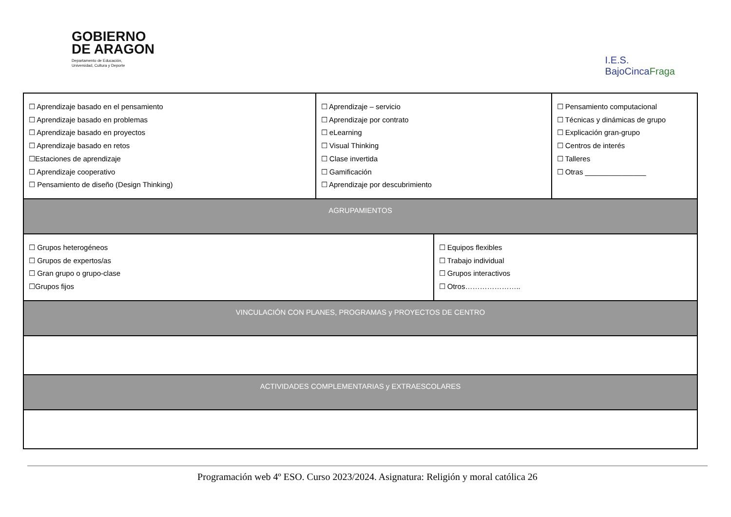GOBIERNO
DE ARAGON
Departamento de Educación,
Universidad, Cultura y Deporte
I.E.S.
BajoCincaFraga
| ☐ Aprendizaje basado en el pensamiento ☐ Aprendizaje basado en problemas ☐ Aprendizaje basado en proyectos ☐ Aprendizaje basado en retos ☐Estaciones de aprendizaje ☐ Aprendizaje cooperativo ☐ Pensamiento de diseño (Design Thinking) | ☐ Aprendizaje – servicio ☐ Aprendizaje por contrato ☐ eLearning ☐ Visual Thinking ☐ Clase invertida ☐ Gamificación ☐ Aprendizaje por descubrimiento | | ☐ Pensamiento computacional ☐ Técnicas y dinámicas de grupo ☐ Explicación gran-grupo ☐ Centros de interés ☐ Talleres ☐ Otras _______________ |
| AGRUPAMIENTOS | | | |
| ☐ Grupos heterogéneos ☐ Grupos de expertos/as ☐ Gran grupo o grupo-clase ☐Grupos fijos | | ☐ Equipos flexibles ☐ Trabajo individual ☐ Grupos interactivos ☐ Otros………………….. | |
| VINCULACIÓN CON PLANES, PROGRAMAS y PROYECTOS DE CENTRO | | | |
| ACTIVIDADES COMPLEMENTARIAS y EXTRAESCOLARES | | | |
Programación web 4º ESO. Curso 2023/2024. Asignatura: Religión y moral católica 26